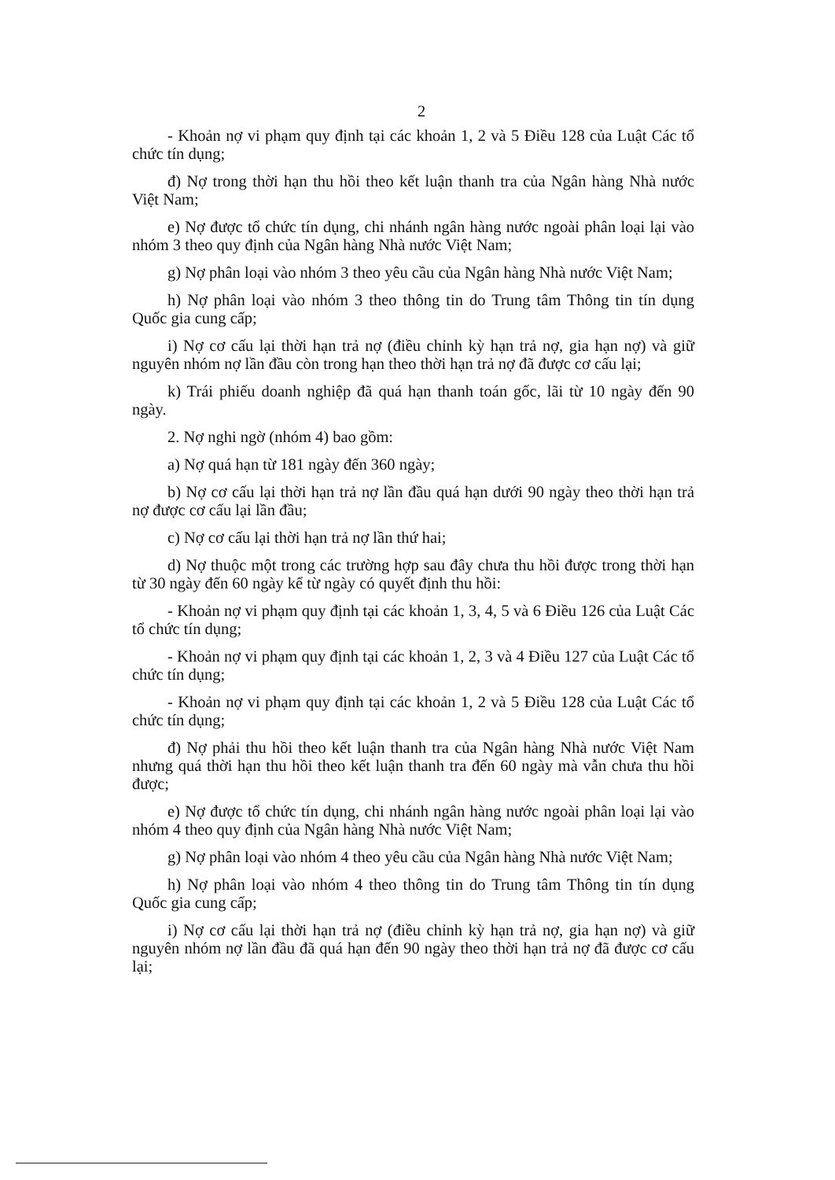2
- Khoản nợ vi phạm quy định tại các khoản 1, 2 và 5 Điều 128 của Luật Các tổ chức tín dụng;
đ) Nợ trong thời hạn thu hồi theo kết luận thanh tra của Ngân hàng Nhà nước Việt Nam;
e) Nợ được tổ chức tín dụng, chi nhánh ngân hàng nước ngoài phân loại lại vào nhóm 3 theo quy định của Ngân hàng Nhà nước Việt Nam;
g) Nợ phân loại vào nhóm 3 theo yêu cầu của Ngân hàng Nhà nước Việt Nam;
h) Nợ phân loại vào nhóm 3 theo thông tin do Trung tâm Thông tin tín dụng Quốc gia cung cấp;
i) Nợ cơ cấu lại thời hạn trả nợ (điều chỉnh kỳ hạn trả nợ, gia hạn nợ) và giữ nguyên nhóm nợ lần đầu còn trong hạn theo thời hạn trả nợ đã được cơ cấu lại;
k) Trái phiếu doanh nghiệp đã quá hạn thanh toán gốc, lãi từ 10 ngày đến 90 ngày.
2. Nợ nghi ngờ (nhóm 4) bao gồm:
a) Nợ quá hạn từ 181 ngày đến 360 ngày;
b) Nợ cơ cấu lại thời hạn trả nợ lần đầu quá hạn dưới 90 ngày theo thời hạn trả nợ được cơ cấu lại lần đầu;
c) Nợ cơ cấu lại thời hạn trả nợ lần thứ hai;
d) Nợ thuộc một trong các trường hợp sau đây chưa thu hồi được trong thời hạn từ 30 ngày đến 60 ngày kể từ ngày có quyết định thu hồi:
- Khoản nợ vi phạm quy định tại các khoản 1, 3, 4, 5 và 6 Điều 126 của Luật Các tổ chức tín dụng;
- Khoản nợ vi phạm quy định tại các khoản 1, 2, 3 và 4 Điều 127 của Luật Các tổ chức tín dụng;
- Khoản nợ vi phạm quy định tại các khoản 1, 2 và 5 Điều 128 của Luật Các tổ chức tín dụng;
đ) Nợ phải thu hồi theo kết luận thanh tra của Ngân hàng Nhà nước Việt Nam nhưng quá thời hạn thu hồi theo kết luận thanh tra đến 60 ngày mà vẫn chưa thu hồi được;
e) Nợ được tổ chức tín dụng, chi nhánh ngân hàng nước ngoài phân loại lại vào nhóm 4 theo quy định của Ngân hàng Nhà nước Việt Nam;
g) Nợ phân loại vào nhóm 4 theo yêu cầu của Ngân hàng Nhà nước Việt Nam;
h) Nợ phân loại vào nhóm 4 theo thông tin do Trung tâm Thông tin tín dụng Quốc gia cung cấp;
i) Nợ cơ cấu lại thời hạn trả nợ (điều chỉnh kỳ hạn trả nợ, gia hạn nợ) và giữ nguyên nhóm nợ lần đầu đã quá hạn đến 90 ngày theo thời hạn trả nợ đã được cơ cấu lại;